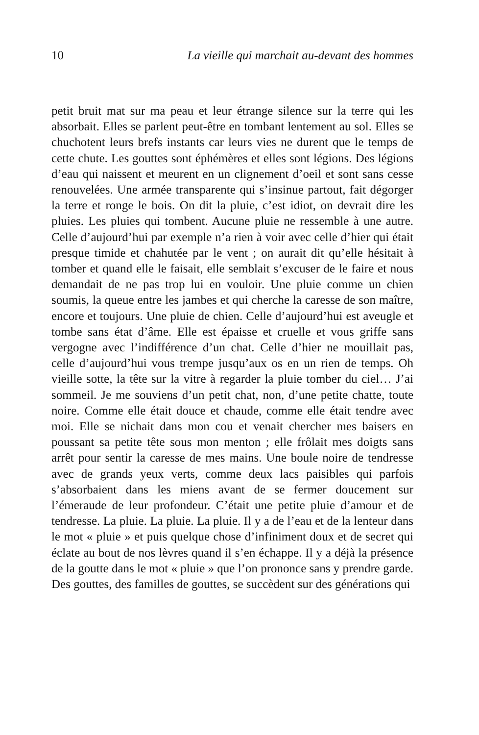10 La vieille qui marchait au-devant des hommes
petit bruit mat sur ma peau et leur étrange silence sur la terre qui les absorbait. Elles se parlent peut-être en tombant lentement au sol. Elles se chuchotent leurs brefs instants car leurs vies ne durent que le temps de cette chute. Les gouttes sont éphémères et elles sont légions. Des légions d’eau qui naissent et meurent en un cli­gnement d’oeil et sont sans cesse renouvelées. Une armée transpa­rente qui s’insinue partout, fait dégorger la terre et ronge le bois. On dit la pluie, c’est idiot, on devrait dire les pluies. Les pluies qui tombent. Aucune pluie ne ressemble à une autre. Celle d’aujourd’hui par exemple n’a rien à voir avec celle d’hier qui était presque timide et chahutée par le vent ; on aurait dit qu’elle hési­tait à tomber et quand elle le faisait, elle semblait s’excuser de le faire et nous demandait de ne pas trop lui en vouloir. Une pluie comme un chien soumis, la queue entre les jambes et qui cherche la caresse de son maître, encore et toujours. Une pluie de chien. Celle d’aujourd’hui est aveugle et tombe sans état d’âme. Elle est épaisse et cruelle et vous griffe sans vergogne avec l’indifférence d’un chat. Celle d’hier ne mouillait pas, celle d’aujourd’hui vous trempe jusqu’aux os en un rien de temps. Oh vieille sotte, la tête sur la vitre à regarder la pluie tomber du ciel… J’ai sommeil. Je me souviens d’un petit chat, non, d’une petite chatte, toute noire. Comme elle était douce et chaude, comme elle était tendre avec moi. Elle se nichait dans mon cou et venait chercher mes baisers en poussant sa petite tête sous mon menton ; elle frôlait mes doigts sans arrêt pour sentir la caresse de mes mains. Une boule noire de tendresse avec de grands yeux verts, comme deux lacs paisibles qui parfois s’absorbaient dans les miens avant de se fermer dou­cement sur l’émeraude de leur profondeur. C’était une petite pluie d’amour et de tendresse. La pluie. La pluie. La pluie. Il y a de l’eau et de la lenteur dans le mot « pluie » et puis quelque chose d’infiniment doux et de secret qui éclate au bout de nos lèvres quand il s’en échappe. Il y a déjà la présence de la goutte dans le mot « pluie » que l’on prononce sans y prendre garde. Des gouttes, des familles de gouttes, se succèdent sur des générations qui